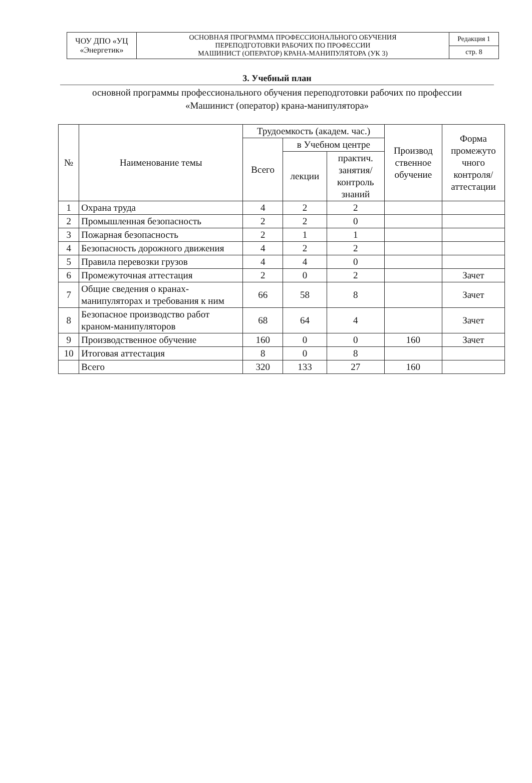| ЧОУ ДПО «УЦ «Энергетик» | ОСНОВНАЯ ПРОГРАММА ПРОФЕССИОНАЛЬНОГО ОБУЧЕНИЯ ПЕРЕПОДГОТОВКИ РАБОЧИХ ПО ПРОФЕССИИ МАШИНИСТ (ОПЕРАТОР) КРАНА-МАНИПУЛЯТОРА (УК 3) | Редакция 1 |
| | | стр. 8 |
3. Учебный план
основной программы профессионального обучения переподготовки рабочих по профессии
«Машинист (оператор) крана-манипулятора»
| № | Наименование темы | Трудоемкость (академ. час.) | | | Производ ственное обучение | Форма промежуто чного контроля/ аттестации |
| --- | --- | --- | --- | --- | --- | --- |
| | | Всего | в Учебном центре | | | |
| | | | лекции | практич. занятия/ контроль знаний | | |
| 1 | Охрана труда | 4 | 2 | 2 | | |
| 2 | Промышленная безопасность | 2 | 2 | 0 | | |
| 3 | Пожарная безопасность | 2 | 1 | 1 | | |
| 4 | Безопасность дорожного движения | 4 | 2 | 2 | | |
| 5 | Правила перевозки грузов | 4 | 4 | 0 | | |
| 6 | Промежуточная аттестация | 2 | 0 | 2 | | Зачет |
| 7 | Общие сведения о кранах-манипуляторах и требования к ним | 66 | 58 | 8 | | Зачет |
| 8 | Безопасное производство работ краном-манипуляторов | 68 | 64 | 4 | | Зачет |
| 9 | Производственное обучение | 160 | 0 | 0 | 160 | Зачет |
| 10 | Итоговая аттестация | 8 | 0 | 8 | | |
| | Всего | 320 | 133 | 27 | 160 | |